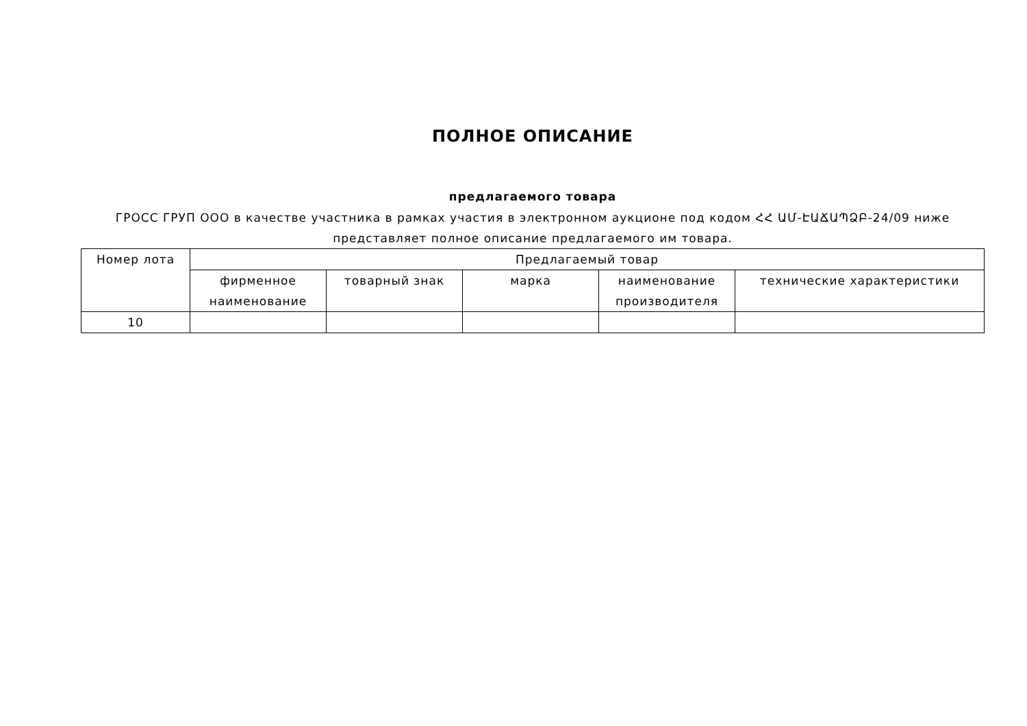ПОЛНОЕ ОПИСАНИЕ
предлагаемого товара
ГРОСС ГРУП ООО в качестве участника в рамках участия в электронном аукционе под кодом ՀՀ ԱՄ-ԷԱՃԱՊՁԲ-24/09 ниже представляет полное описание предлагаемого им товара.
| Номер лота | Предлагаемый товар | | | | |
| --- | --- | --- | --- | --- | --- |
| | фирменное наименование | товарный знак | марка | наименование производителя | технические характеристики |
| 10 | | | | | |